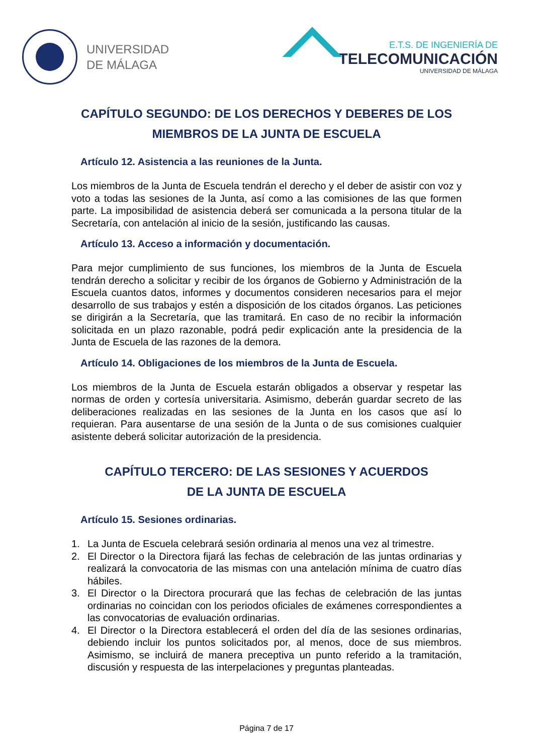UNIVERSIDAD
DE MÁLAGA
E.T.S. DE INGENIERÍA DE
TELECOMUNICACIÓN
UNIVERSIDAD DE MÁLAGA
CAPÍTULO SEGUNDO: DE LOS DERECHOS Y DEBERES DE LOS MIEMBROS DE LA JUNTA DE ESCUELA
Artículo 12. Asistencia a las reuniones de la Junta.
Los miembros de la Junta de Escuela tendrán el derecho y el deber de asistir con voz y voto a todas las sesiones de la Junta, así como a las comisiones de las que formen parte. La imposibilidad de asistencia deberá ser comunicada a la persona titular de la Secretaría, con antelación al inicio de la sesión, justificando las causas.
Artículo 13. Acceso a información y documentación.
Para mejor cumplimiento de sus funciones, los miembros de la Junta de Escuela tendrán derecho a solicitar y recibir de los órganos de Gobierno y Administración de la Escuela cuantos datos, informes y documentos consideren necesarios para el mejor desarrollo de sus trabajos y estén a disposición de los citados órganos. Las peticiones se dirigirán a la Secretaría, que las tramitará. En caso de no recibir la información solicitada en un plazo razonable, podrá pedir explicación ante la presidencia de la Junta de Escuela de las razones de la demora.
Artículo 14. Obligaciones de los miembros de la Junta de Escuela.
Los miembros de la Junta de Escuela estarán obligados a observar y respetar las normas de orden y cortesía universitaria. Asimismo, deberán guardar secreto de las deliberaciones realizadas en las sesiones de la Junta en los casos que así lo requieran. Para ausentarse de una sesión de la Junta o de sus comisiones cualquier asistente deberá solicitar autorización de la presidencia.
CAPÍTULO TERCERO: DE LAS SESIONES Y ACUERDOS
DE LA JUNTA DE ESCUELA
Artículo 15. Sesiones ordinarias.
1. La Junta de Escuela celebrará sesión ordinaria al menos una vez al trimestre.
2. El Director o la Directora fijará las fechas de celebración de las juntas ordinarias y realizará la convocatoria de las mismas con una antelación mínima de cuatro días hábiles.
3. El Director o la Directora procurará que las fechas de celebración de las juntas ordinarias no coincidan con los periodos oficiales de exámenes correspondientes a las convocatorias de evaluación ordinarias.
4. El Director o la Directora establecerá el orden del día de las sesiones ordinarias, debiendo incluir los puntos solicitados por, al menos, doce de sus miembros. Asimismo, se incluirá de manera preceptiva un punto referido a la tramitación, discusión y respuesta de las interpelaciones y preguntas planteadas.
Página 7 de 17